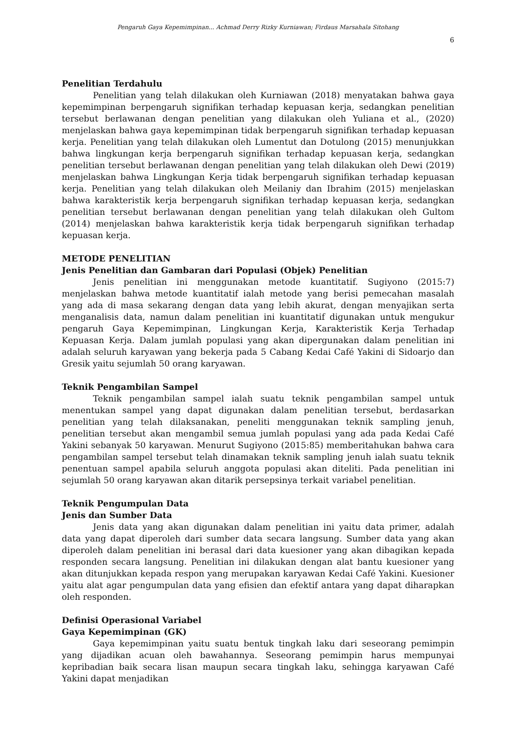Pengaruh Gaya Kepemimpinan... Achmad Derry Rizky Kurniawan; Firdaus Marsahala Sitohang
6
Penelitian Terdahulu
Penelitian yang telah dilakukan oleh Kurniawan (2018) menyatakan bahwa gaya kepemimpinan berpengaruh signifikan terhadap kepuasan kerja, sedangkan penelitian tersebut berlawanan dengan penelitian yang dilakukan oleh Yuliana et al., (2020) menjelaskan bahwa gaya kepemimpinan tidak berpengaruh signifikan terhadap kepuasan kerja. Penelitian yang telah dilakukan oleh Lumentut dan Dotulong (2015) menunjukkan bahwa lingkungan kerja berpengaruh signifikan terhadap kepuasan kerja, sedangkan penelitian tersebut berlawanan dengan penelitian yang telah dilakukan oleh Dewi (2019) menjelaskan bahwa Lingkungan Kerja tidak berpengaruh signifikan terhadap kepuasan kerja. Penelitian yang telah dilakukan oleh Meilaniy dan Ibrahim (2015) menjelaskan bahwa karakteristik kerja berpengaruh signifikan terhadap kepuasan kerja, sedangkan penelitian tersebut berlawanan dengan penelitian yang telah dilakukan oleh Gultom (2014) menjelaskan bahwa karakteristik kerja tidak berpengaruh signifikan terhadap kepuasan kerja.
METODE PENELITIAN
Jenis Penelitian dan Gambaran dari Populasi (Objek) Penelitian
Jenis penelitian ini menggunakan metode kuantitatif. Sugiyono (2015:7) menjelaskan bahwa metode kuantitatif ialah metode yang berisi pemecahan masalah yang ada di masa sekarang dengan data yang lebih akurat, dengan menyajikan serta menganalisis data, namun dalam penelitian ini kuantitatif digunakan untuk mengukur pengaruh Gaya Kepemimpinan, Lingkungan Kerja, Karakteristik Kerja Terhadap Kepuasan Kerja. Dalam jumlah populasi yang akan dipergunakan dalam penelitian ini adalah seluruh karyawan yang bekerja pada 5 Cabang Kedai Café Yakini di Sidoarjo dan Gresik yaitu sejumlah 50 orang karyawan.
Teknik Pengambilan Sampel
Teknik pengambilan sampel ialah suatu teknik pengambilan sampel untuk menentukan sampel yang dapat digunakan dalam penelitian tersebut, berdasarkan penelitian yang telah dilaksanakan, peneliti menggunakan teknik sampling jenuh, penelitian tersebut akan mengambil semua jumlah populasi yang ada pada Kedai Café Yakini sebanyak 50 karyawan. Menurut Sugiyono (2015:85) memberitahukan bahwa cara pengambilan sampel tersebut telah dinamakan teknik sampling jenuh ialah suatu teknik penentuan sampel apabila seluruh anggota populasi akan diteliti. Pada penelitian ini sejumlah 50 orang karyawan akan ditarik persepsinya terkait variabel penelitian.
Teknik Pengumpulan Data
Jenis dan Sumber Data
Jenis data yang akan digunakan dalam penelitian ini yaitu data primer, adalah data yang dapat diperoleh dari sumber data secara langsung. Sumber data yang akan diperoleh dalam penelitian ini berasal dari data kuesioner yang akan dibagikan kepada responden secara langsung. Penelitian ini dilakukan dengan alat bantu kuesioner yang akan ditunjukkan kepada respon yang merupakan karyawan Kedai Café Yakini. Kuesioner yaitu alat agar pengumpulan data yang efisien dan efektif antara yang dapat diharapkan oleh responden.
Definisi Operasional Variabel
Gaya Kepemimpinan (GK)
Gaya kepemimpinan yaitu suatu bentuk tingkah laku dari seseorang pemimpin yang dijadikan acuan oleh bawahannya. Seseorang pemimpin harus mempunyai kepribadian baik secara lisan maupun secara tingkah laku, sehingga karyawan Café Yakini dapat menjadikan